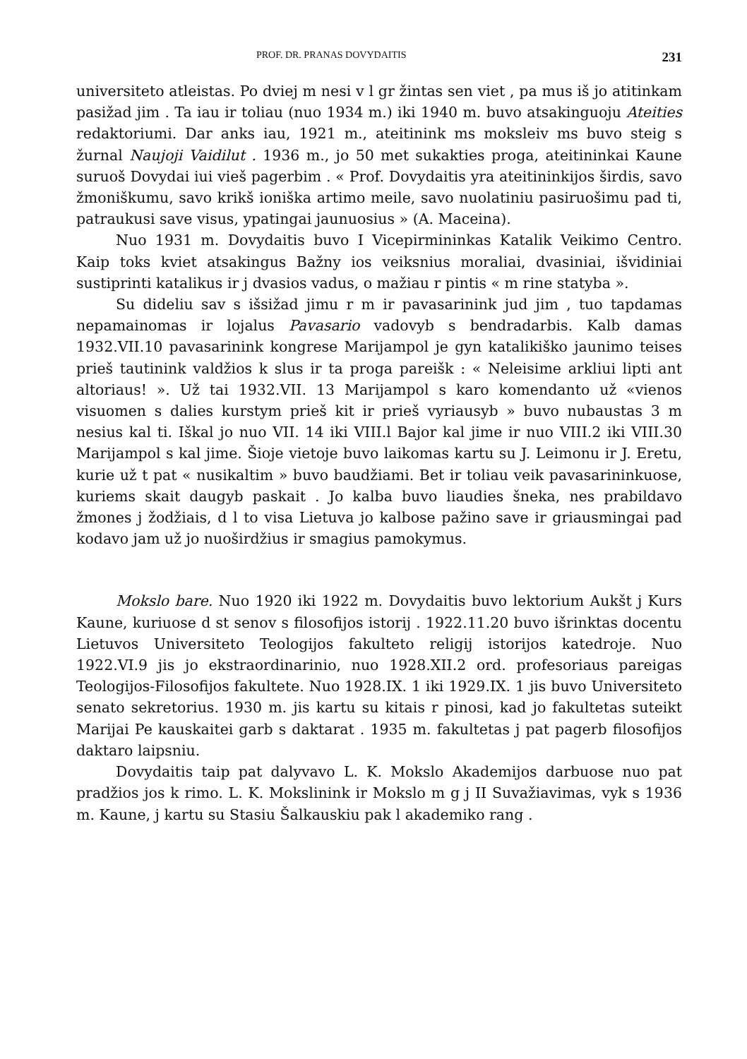PROF. DR. PRANAS DOVYDAITIS 231
universiteto atleistas. Po dviej m nesi v l gr žintas sen viet , pa mus iš jo atitinkam pasižad jim . Ta iau ir toliau (nuo 1934 m.) iki 1940 m. buvo atsakinguoju Ateities redaktoriumi. Dar anks iau, 1921 m., ateitinink ms moksleiv ms buvo steig s žurnal Naujoji Vaidilut . 1936 m., jo 50 met sukakties proga, ateitininkai Kaune suruoš Dovydai iui vieš pagerbim . « Prof. Dovydaitis yra ateitininkijos širdis, savo žmoniškumu, savo krikš ioniška artimo meile, savo nuolatiniu pasiruošimu pad ti, patraukusi save visus, ypatingai jaunuosius » (A. Maceina).
Nuo 1931 m. Dovydaitis buvo I Vicepirmininkas Katalik Veikimo Centro. Kaip toks kviet atsakingus Bažny ios veiksnius moraliai, dvasiniai, išvidiniai sustiprinti katalikus ir j dvasios vadus, o mažiau r pintis « m rine statyba ».
Su dideliu sav s išsižad jimu r m ir pavasarinink jud jim , tuo tapdamas nepamainomas ir lojalus Pavasario vadovyb s bendradarbis. Kalb damas 1932.VII.10 pavasarinink kongrese Marijampol je gyn katalikiško jaunimo teises prieš tautinink valdžios k slus ir ta proga pareišk : « Neleisime arkliui lipti ant altoriaus! ». Už tai 1932.VII. 13 Marijampol s karo komendanto už «vienos visuomen s dalies kurstym prieš kit ir prieš vyriausyb » buvo nubaustas 3 m nesius kal ti. Iškal jo nuo VII. 14 iki VIII.l Bajor kal jime ir nuo VIII.2 iki VIII.30 Marijampol s kal jime. Šioje vietoje buvo laikomas kartu su J. Leimonu ir J. Eretu, kurie už t pat « nusikaltim » buvo baudžiami. Bet ir toliau veik pavasarininkuose, kuriems skait daugyb paskait . Jo kalba buvo liaudies šneka, nes prabildavo žmones j žodžiais, d l to visa Lietuva jo kalbose pažino save ir griausmingai pad kodavo jam už jo nuoširdžius ir smagius pamokymus.
Mokslo bare. Nuo 1920 iki 1922 m. Dovydaitis buvo lektorium Aukšt j Kurs Kaune, kuriuose d st senov s filosofijos istorij . 1922.11.20 buvo išrinktas docentu Lietuvos Universiteto Teologijos fakulteto religij istorijos katedroje. Nuo 1922.VI.9 jis jo ekstraordinarinio, nuo 1928.XII.2 ord. profesoriaus pareigas Teologijos-Filosofijos fakultete. Nuo 1928.IX. 1 iki 1929.IX. 1 jis buvo Universiteto senato sekretorius. 1930 m. jis kartu su kitais r pinosi, kad jo fakultetas suteikt Marijai Pe kauskaitei garb s daktarat . 1935 m. fakultetas j pat pagerb filosofijos daktaro laipsniu.
Dovydaitis taip pat dalyvavo L. K. Mokslo Akademijos darbuose nuo pat pradžios jos k rimo. L. K. Mokslinink ir Mokslo m g j II Suvažiavimas, vyk s 1936 m. Kaune, j kartu su Stasiu Šalkauskiu pak l akademiko rang .